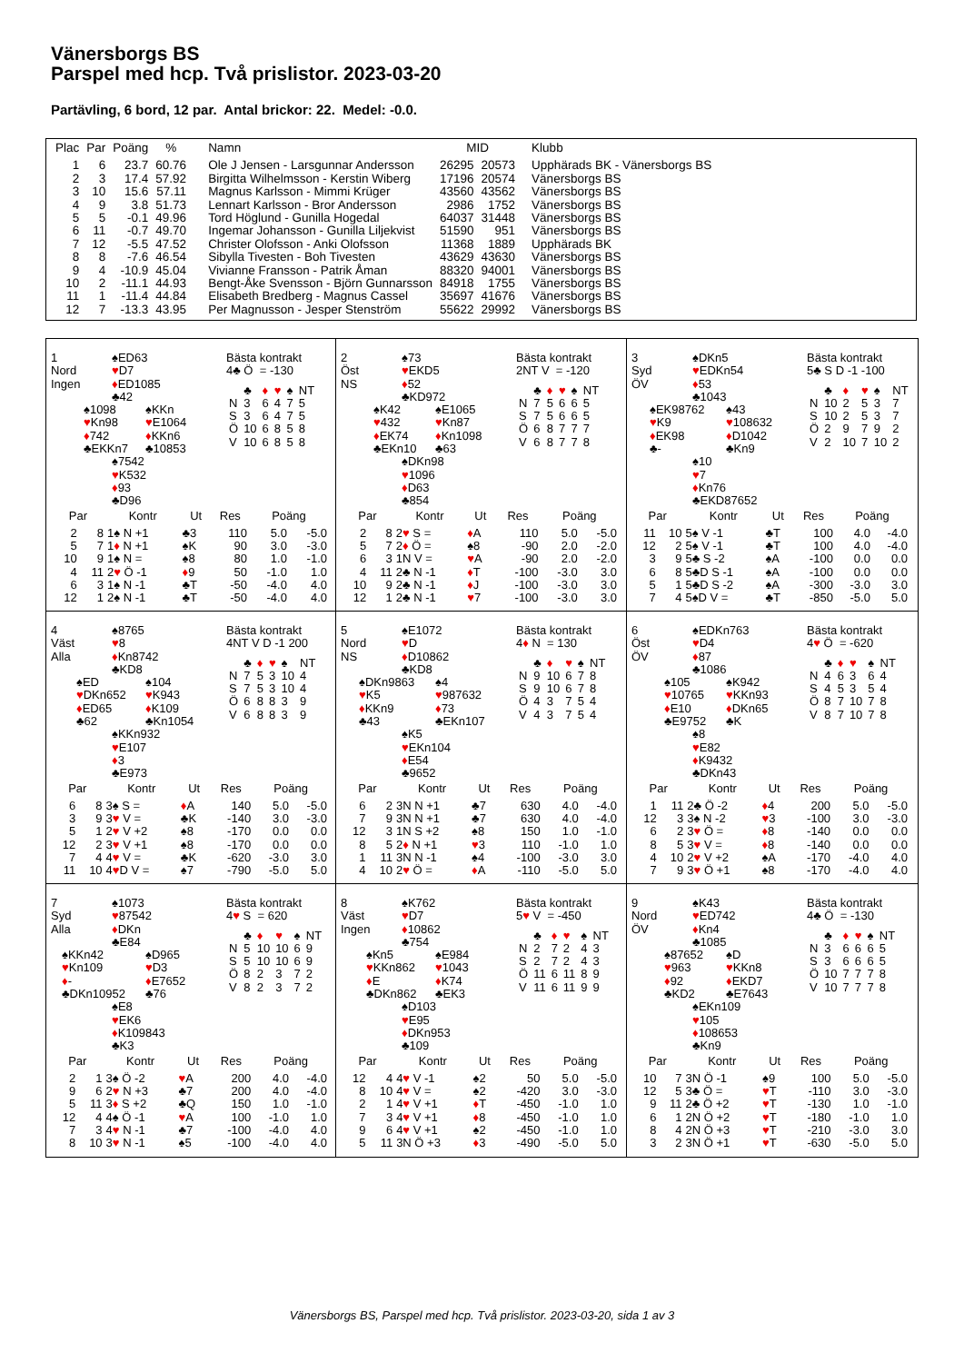Vänersborgs BS
Parspel med hcp. Två prislistor. 2023-03-20
Partävling, 6 bord, 12 par. Antal brickor: 22. Medel: -0.0.
| Plac | Par | Poäng | % | Namn | MID | | Klubb |
| --- | --- | --- | --- | --- | --- | --- | --- |
| 1 | 6 | 23.7 | 60.76 | Ole J Jensen - Larsgunnar Andersson | 26295 | 20573 | Upphärads BK - Vänersborgs BS |
| 2 | 3 | 17.4 | 57.92 | Birgitta Wilhelmsson - Kerstin Wiberg | 17196 | 20574 | Vänersborgs BS |
| 3 | 10 | 15.6 | 57.11 | Magnus Karlsson - Mimmi Krüger | 43560 | 43562 | Vänersborgs BS |
| 4 | 9 | 3.8 | 51.73 | Lennart Karlsson - Bror Andersson | 2986 | 1752 | Vänersborgs BS |
| 5 | 5 | -0.1 | 49.96 | Tord Höglund - Gunilla Hogedal | 64037 | 31448 | Vänersborgs BS |
| 6 | 11 | -0.7 | 49.70 | Ingemar Johansson - Gunilla Liljekvist | 51590 | 951 | Vänersborgs BS |
| 7 | 12 | -5.5 | 47.52 | Christer Olofsson - Anki Olofsson | 11368 | 1889 | Upphärads BK |
| 8 | 8 | -7.6 | 46.54 | Sibylla Tivesten - Boh Tivesten | 43629 | 43630 | Vänersborgs BS |
| 9 | 4 | -10.9 | 45.04 | Vivianne Fransson - Patrik Åman | 88320 | 94001 | Vänersborgs BS |
| 10 | 2 | -11.1 | 44.93 | Bengt-Åke Svensson - Björn Gunnarsson | 84918 | 1755 | Vänersborgs BS |
| 11 | 1 | -11.4 | 44.84 | Elisabeth Bredberg - Magnus Cassel | 35697 | 41676 | Vänersborgs BS |
| 12 | 7 | -13.3 | 43.95 | Per Magnusson - Jesper Stenström | 55622 | 29992 | Vänersborgs BS |
1
Nord
Ingen
♠ED63
♥D7
♦ED1085
♣42
♠1098
♥Kn98
♦742
♣EKKn7
♠KKn
♥E1064
♦KKn6
♣10853
♠7542
♥K532
♦93
♣D96
Bästa kontrakt
4♣ Ö = -130
| | ♣ | ♦ | ♥ | ♠ | NT |
| N | 3 | 6 | 4 | 7 | 5 |
| S | 3 | 6 | 4 | 7 | 5 |
| Ö | 10 | 6 | 8 | 5 | 8 |
| V | 10 | 6 | 8 | 5 | 8 |
| Par | | Kontr | Ut | Res | Poäng | |
| --- | --- | --- | --- | --- | --- | --- |
| 2 | 8 | 1♠ N +1 | ♣3 | 110 | 5.0 | -5.0 |
| 5 | 7 | 1 ♦ N +1 | ♠K | 90 | 3.0 | -3.0 |
| 10 | 9 | 1♠ N = | ♠8 | 80 | 1.0 | -1.0 |
| 4 | 11 | 2 ♥ Ö -1 | ♦ 9 | 50 | -1.0 | 1.0 |
| 6 | 3 | 1♠ N -1 | ♣T | -50 | -4.0 | 4.0 |
| 12 | 1 | 2♠ N -1 | ♣T | -50 | -4.0 | 4.0 |
2
Öst
NS
♠73
♥EKD5
♦52
♣KD972
♠K42
♥432
♦EK74
♣EKn10
♠E1065
♥Kn87
♦Kn1098
♣63
♠DKn98
♥1096
♦D63
♣854
Bästa kontrakt
2NT V = -120
| | ♣ | ♦ | ♥ | ♠ | NT |
| N | 7 | 5 | 6 | 6 | 5 |
| S | 7 | 5 | 6 | 6 | 5 |
| Ö | 6 | 8 | 7 | 7 | 7 |
| V | 6 | 8 | 7 | 7 | 8 |
| Par | | Kontr | Ut | Res | Poäng | |
| --- | --- | --- | --- | --- | --- | --- |
| 2 | 8 | 2 ♥ S = | ♦ A | 110 | 5.0 | -5.0 |
| 5 | 7 | 2 ♦ Ö = | ♠8 | -90 | 2.0 | -2.0 |
| 6 | 3 | 1N V = | ♥ A | -90 | 2.0 | -2.0 |
| 4 | 11 | 2♣ N -1 | ♦ T | -100 | -3.0 | 3.0 |
| 10 | 9 | 2♣ N -1 | ♦ J | -100 | -3.0 | 3.0 |
| 12 | 1 | 2♣ N -1 | ♥ 7 | -100 | -3.0 | 3.0 |
3
Syd
ÖV
♠DKn5
♥EDKn54
♦53
♣1043
♠EK98762
♥K9
♦EK98
♣-
♠43
♥108632
♦D1042
♣Kn9
♠10
♥7
♦Kn76
♣EKD87652
Bästa kontrakt
5♣ S D -1 -100
| | ♣ | ♦ | ♥ | ♠ | NT |
| N | 10 | 2 | 5 | 3 | 7 |
| S | 10 | 2 | 5 | 3 | 7 |
| Ö | 2 | 9 | 7 | 9 | 2 |
| V | 2 | 10 | 7 | 10 | 2 |
| Par | | Kontr | Ut | Res | Poäng | |
| --- | --- | --- | --- | --- | --- | --- |
| 11 | 10 | 5♠ V -1 | ♣T | 100 | 4.0 | -4.0 |
| 12 | 2 | 5♠ V -1 | ♣T | 100 | 4.0 | -4.0 |
| 3 | 9 | 5♣ S -2 | ♠A | -100 | 0.0 | 0.0 |
| 6 | 8 | 5♣D S -1 | ♠A | -100 | 0.0 | 0.0 |
| 5 | 1 | 5♣D S -2 | ♠A | -300 | -3.0 | 3.0 |
| 7 | 4 | 5♠D V = | ♣T | -850 | -5.0 | 5.0 |
4
Väst
Alla
♠8765
♥8
♦Kn8742
♣KD8
♠ED
♥DKn652
♦ED65
♣62
♠104
♥K943
♦K109
♣Kn1054
♠KKn932
♥E107
♦3
♣E973
Bästa kontrakt
4NT V D -1 200
| | ♣ | ♦ | ♥ | ♠ | NT |
| N | 7 | 5 | 3 | 10 | 4 |
| S | 7 | 5 | 3 | 10 | 4 |
| Ö | 6 | 8 | 8 | 3 | 9 |
| V | 6 | 8 | 8 | 3 | 9 |
| Par | | Kontr | Ut | Res | Poäng | |
| --- | --- | --- | --- | --- | --- | --- |
| 6 | 8 | 3♠ S = | ♦ A | 140 | 5.0 | -5.0 |
| 3 | 9 | 3 ♥ V = | ♣K | -140 | 3.0 | -3.0 |
| 5 | 1 | 2 ♥ V +2 | ♠8 | -170 | 0.0 | 0.0 |
| 12 | 2 | 3 ♥ V +1 | ♠8 | -170 | 0.0 | 0.0 |
| 7 | 4 | 4 ♥ V = | ♣K | -620 | -3.0 | 3.0 |
| 11 | 10 | 4 ♥ D V = | ♠7 | -790 | -5.0 | 5.0 |
5
Nord
NS
♠E1072
♥D
♦D10862
♣KD8
♠DKn9863
♥K5
♦KKn9
♣43
♠4
♥987632
♦73
♣EKn107
♠K5
♥EKn104
♦E54
♣9652
Bästa kontrakt
4♦ N = 130
| | ♣ | ♦ | ♥ | ♠ | NT |
| N | 9 | 10 | 6 | 7 | 8 |
| S | 9 | 10 | 6 | 7 | 8 |
| Ö | 4 | 3 | 7 | 5 | 4 |
| V | 4 | 3 | 7 | 5 | 4 |
| Par | | Kontr | Ut | Res | Poäng | |
| --- | --- | --- | --- | --- | --- | --- |
| 6 | 2 | 3N N +1 | ♣7 | 630 | 4.0 | -4.0 |
| 7 | 9 | 3N N +1 | ♣7 | 630 | 4.0 | -4.0 |
| 12 | 3 | 1N S +2 | ♠8 | 150 | 1.0 | -1.0 |
| 8 | 5 | 2 ♦ N +1 | ♥ 3 | 110 | -1.0 | 1.0 |
| 1 | 11 | 3N N -1 | ♠4 | -100 | -3.0 | 3.0 |
| 4 | 10 | 2 ♥ Ö = | ♦ A | -110 | -5.0 | 5.0 |
6
Öst
ÖV
♠EDKn763
♥D4
♦87
♣1086
♠105
♥10765
♦E10
♣E9752
♠K942
♥KKn93
♦DKn65
♣K
♠8
♥E82
♦K9432
♣DKn43
Bästa kontrakt
4♥ Ö = -620
| | ♣ | ♦ | ♥ | ♠ | NT |
| N | 4 | 6 | 3 | 6 | 4 |
| S | 4 | 5 | 3 | 5 | 4 |
| Ö | 8 | 7 | 10 | 7 | 8 |
| V | 8 | 7 | 10 | 7 | 8 |
| Par | | Kontr | Ut | Res | Poäng | |
| --- | --- | --- | --- | --- | --- | --- |
| 1 | 11 | 2♣ Ö -2 | ♦ 4 | 200 | 5.0 | -5.0 |
| 12 | 3 | 3♠ N -2 | ♥ 3 | -100 | 3.0 | -3.0 |
| 6 | 2 | 3 ♥ Ö = | ♦ 8 | -140 | 0.0 | 0.0 |
| 8 | 5 | 3 ♥ V = | ♦ 8 | -140 | 0.0 | 0.0 |
| 4 | 10 | 2 ♥ V +2 | ♠A | -170 | -4.0 | 4.0 |
| 7 | 9 | 3 ♥ Ö +1 | ♠8 | -170 | -4.0 | 4.0 |
7
Syd
Alla
♠1073
♥87542
♦DKn
♣E84
♠KKn42
♥Kn109
♦-
♣DKn10952
♠D965
♥D3
♦E7652
♣76
♠E8
♥EK6
♦K109843
♣K3
Bästa kontrakt
4♥ S = 620
| | ♣ | ♦ | ♥ | ♠ | NT |
| N | 5 | 10 | 10 | 6 | 9 |
| S | 5 | 10 | 10 | 6 | 9 |
| Ö | 8 | 2 | 3 | 7 | 2 |
| V | 8 | 2 | 3 | 7 | 2 |
| Par | | Kontr | Ut | Res | Poäng | |
| --- | --- | --- | --- | --- | --- | --- |
| 2 | 1 | 3♠ Ö -2 | ♥ A | 200 | 4.0 | -4.0 |
| 9 | 6 | 2 ♥ N +3 | ♣7 | 200 | 4.0 | -4.0 |
| 5 | 11 | 3 ♦ S +2 | ♣Q | 150 | 1.0 | -1.0 |
| 12 | 4 | 4♠ Ö -1 | ♥ A | 100 | -1.0 | 1.0 |
| 7 | 3 | 4 ♥ N -1 | ♣7 | -100 | -4.0 | 4.0 |
| 8 | 10 | 3 ♥ N -1 | ♠5 | -100 | -4.0 | 4.0 |
8
Väst
Ingen
♠K762
♥D7
♦10862
♣754
♠Kn5
♥KKn862
♦E
♣DKn862
♠E984
♥1043
♦K74
♣EK3
♠D103
♥E95
♦DKn953
♣109
Bästa kontrakt
5♥ V = -450
| | ♣ | ♦ | ♥ | ♠ | NT |
| N | 2 | 7 | 2 | 4 | 3 |
| S | 2 | 7 | 2 | 4 | 3 |
| Ö | 11 | 6 | 11 | 8 | 9 |
| V | 11 | 6 | 11 | 9 | 9 |
| Par | | Kontr | Ut | Res | Poäng | |
| --- | --- | --- | --- | --- | --- | --- |
| 12 | 4 | 4 ♥ V -1 | ♠2 | 50 | 5.0 | -5.0 |
| 8 | 10 | 4 ♥ V = | ♠2 | -420 | 3.0 | -3.0 |
| 2 | 1 | 4 ♥ V +1 | ♦ T | -450 | -1.0 | 1.0 |
| 7 | 3 | 4 ♥ V +1 | ♦ 8 | -450 | -1.0 | 1.0 |
| 9 | 6 | 4 ♥ V +1 | ♠2 | -450 | -1.0 | 1.0 |
| 5 | 11 | 3N Ö +3 | ♦ 3 | -490 | -5.0 | 5.0 |
9
Nord
ÖV
♠K43
♥ED742
♦Kn4
♣1085
♠87652
♥963
♦92
♣KD2
♠D
♥KKn8
♦EKD7
♣E7643
♠EKn109
♥105
♦108653
♣Kn9
Bästa kontrakt
4♣ Ö = -130
| | ♣ | ♦ | ♥ | ♠ | NT |
| N | 3 | 6 | 6 | 6 | 5 |
| S | 3 | 6 | 6 | 6 | 5 |
| Ö | 10 | 7 | 7 | 7 | 8 |
| V | 10 | 7 | 7 | 7 | 8 |
| Par | | Kontr | Ut | Res | Poäng | |
| --- | --- | --- | --- | --- | --- | --- |
| 10 | 7 | 3N Ö -1 | ♠9 | 100 | 5.0 | -5.0 |
| 12 | 5 | 3♣ Ö = | ♥ T | -110 | 3.0 | -3.0 |
| 9 | 11 | 2♣ Ö +2 | ♥ T | -130 | 1.0 | -1.0 |
| 6 | 1 | 2N Ö +2 | ♥ T | -180 | -1.0 | 1.0 |
| 8 | 4 | 2N Ö +3 | ♥ T | -210 | -3.0 | 3.0 |
| 3 | 2 | 3N Ö +1 | ♥ T | -630 | -5.0 | 5.0 |
Vänersborgs BS, Parspel med hcp. Två prislistor. 2023-03-20, sida 1 av 3